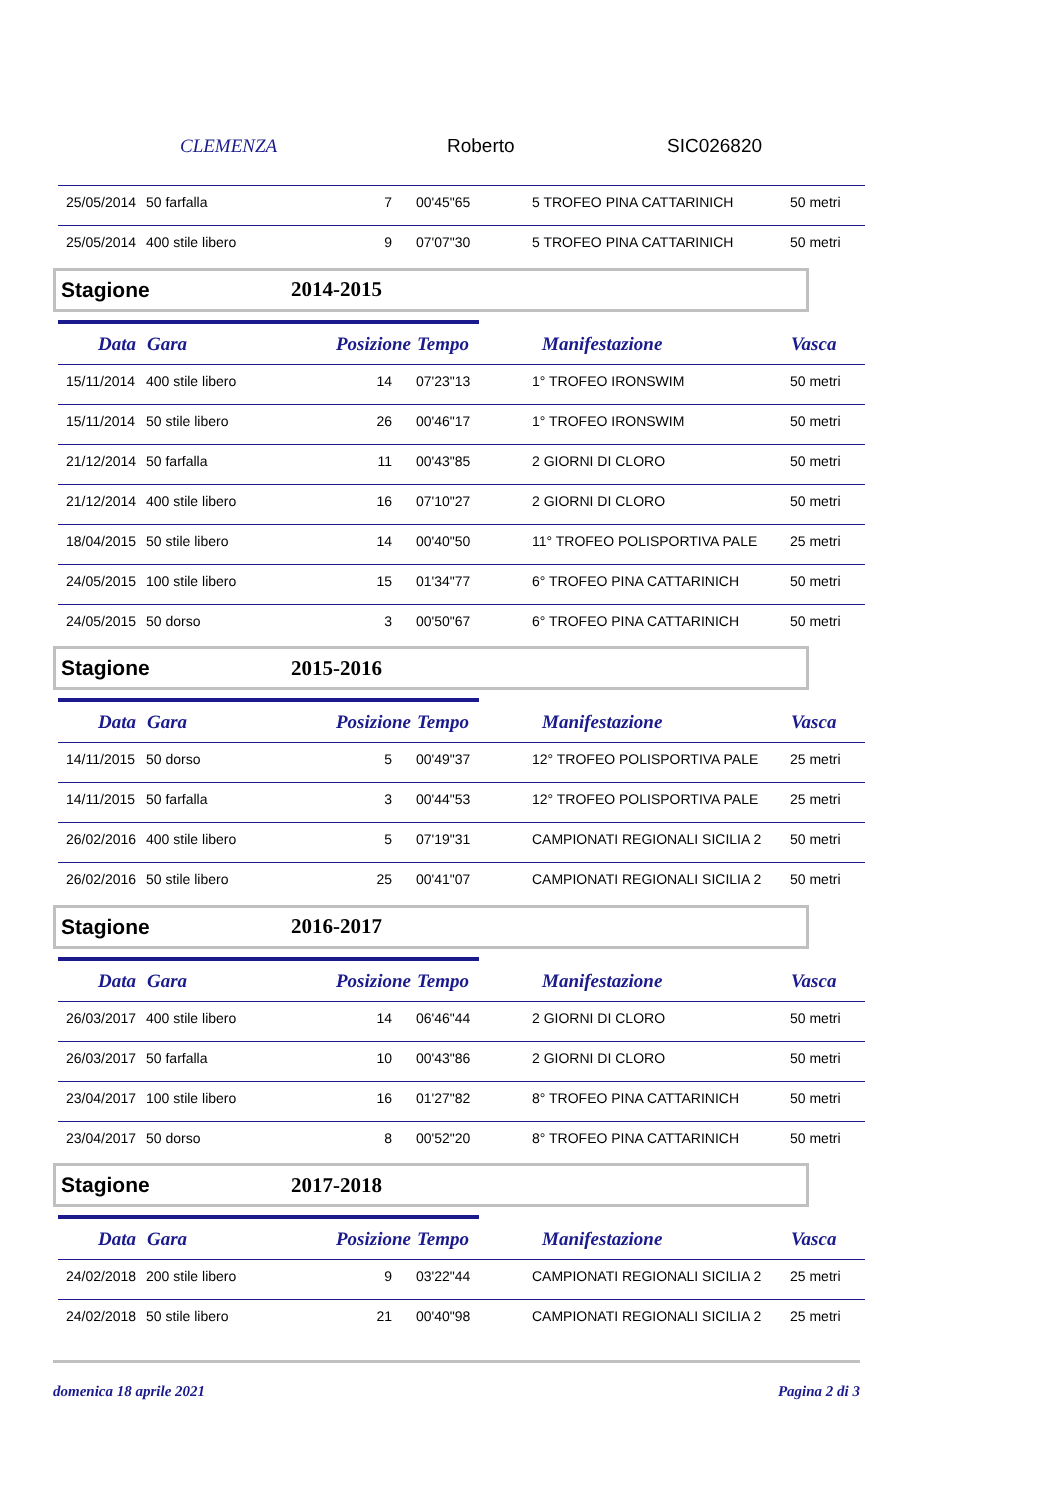CLEMENZA Roberto SIC026820
| 25/05/2014 | 50 farfalla | 7 | 00'45"65 | 5 TROFEO PINA CATTARINICH | 50 metri |
| 25/05/2014 | 400 stile libero | 9 | 07'07"30 | 5 TROFEO PINA CATTARINICH | 50 metri |
Stagione 2014-2015
| Data | Gara | Posizione | Tempo | Manifestazione | Vasca |
| --- | --- | --- | --- | --- | --- |
| 15/11/2014 | 400 stile libero | 14 | 07'23"13 | 1° TROFEO IRONSWIM | 50 metri |
| 15/11/2014 | 50 stile libero | 26 | 00'46"17 | 1° TROFEO IRONSWIM | 50 metri |
| 21/12/2014 | 50 farfalla | 11 | 00'43"85 | 2 GIORNI DI CLORO | 50 metri |
| 21/12/2014 | 400 stile libero | 16 | 07'10"27 | 2 GIORNI DI CLORO | 50 metri |
| 18/04/2015 | 50 stile libero | 14 | 00'40"50 | 11° TROFEO POLISPORTIVA PALE | 25 metri |
| 24/05/2015 | 100 stile libero | 15 | 01'34"77 | 6° TROFEO PINA CATTARINICH | 50 metri |
| 24/05/2015 | 50 dorso | 3 | 00'50"67 | 6° TROFEO PINA CATTARINICH | 50 metri |
Stagione 2015-2016
| Data | Gara | Posizione | Tempo | Manifestazione | Vasca |
| --- | --- | --- | --- | --- | --- |
| 14/11/2015 | 50 dorso | 5 | 00'49"37 | 12° TROFEO POLISPORTIVA PALE | 25 metri |
| 14/11/2015 | 50 farfalla | 3 | 00'44"53 | 12° TROFEO POLISPORTIVA PALE | 25 metri |
| 26/02/2016 | 400 stile libero | 5 | 07'19"31 | CAMPIONATI REGIONALI SICILIA 2 | 50 metri |
| 26/02/2016 | 50 stile libero | 25 | 00'41"07 | CAMPIONATI REGIONALI SICILIA 2 | 50 metri |
Stagione 2016-2017
| Data | Gara | Posizione | Tempo | Manifestazione | Vasca |
| --- | --- | --- | --- | --- | --- |
| 26/03/2017 | 400 stile libero | 14 | 06'46"44 | 2 GIORNI DI CLORO | 50 metri |
| 26/03/2017 | 50 farfalla | 10 | 00'43"86 | 2 GIORNI DI CLORO | 50 metri |
| 23/04/2017 | 100 stile libero | 16 | 01'27"82 | 8° TROFEO PINA CATTARINICH | 50 metri |
| 23/04/2017 | 50 dorso | 8 | 00'52"20 | 8° TROFEO PINA CATTARINICH | 50 metri |
Stagione 2017-2018
| Data | Gara | Posizione | Tempo | Manifestazione | Vasca |
| --- | --- | --- | --- | --- | --- |
| 24/02/2018 | 200 stile libero | 9 | 03'22"44 | CAMPIONATI REGIONALI SICILIA 2 | 25 metri |
| 24/02/2018 | 50 stile libero | 21 | 00'40"98 | CAMPIONATI REGIONALI SICILIA 2 | 25 metri |
domenica 18 aprile 2021 Pagina 2 di 3